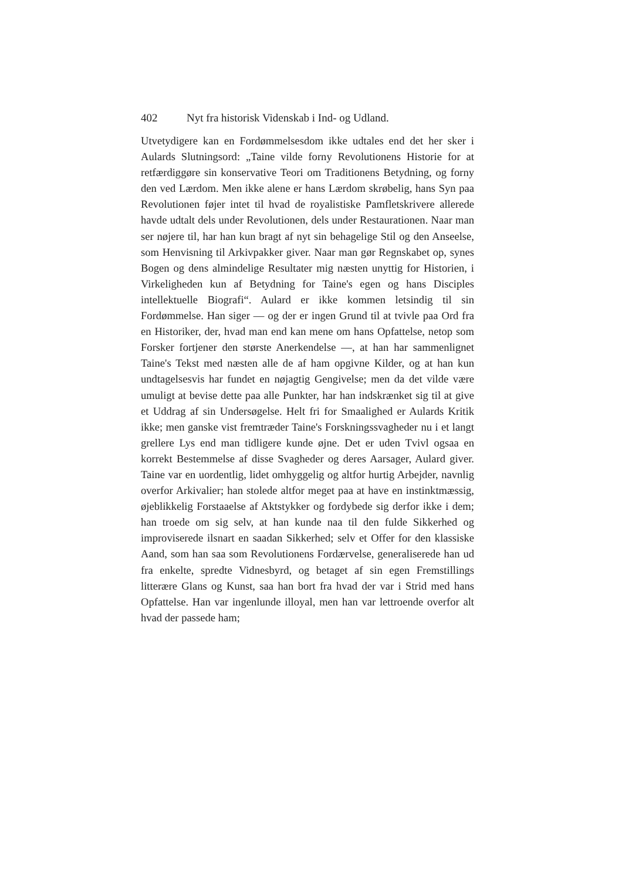402 Nyt fra historisk Videnskab i Ind- og Udland.
Utvetydigere kan en Fordømmelsesdom ikke udtales end det her sker i Aulards Slutningsord: „Taine vilde forny Revolutionens Historie for at retfærdiggøre sin konservative Teori om Traditionens Betydning, og forny den ved Lærdom. Men ikke alene er hans Lærdom skrøbelig, hans Syn paa Revolutionen føjer intet til hvad de royalistiske Pamfletskrivere allerede havde udtalt dels under Revolutionen, dels under Restaurationen. Naar man ser nøjere til, har han kun bragt af nyt sin behagelige Stil og den Anseelse, som Henvisning til Arkivpakker giver. Naar man gør Regnskabet op, synes Bogen og dens almindelige Resultater mig næsten unyttig for Historien, i Virkeligheden kun af Betydning for Taine's egen og hans Disciples intellektuelle Biografi“. Aulard er ikke kommen letsindig til sin Fordømmelse. Han siger — og der er ingen Grund til at tvivle paa Ord fra en Historiker, der, hvad man end kan mene om hans Opfattelse, netop som Forsker fortjener den største Anerkendelse —, at han har sammenlignet Taine's Tekst med næsten alle de af ham opgivne Kilder, og at han kun undtagelsesvis har fundet en nøjagtig Gengivelse; men da det vilde være umuligt at bevise dette paa alle Punkter, har han indskrænket sig til at give et Uddrag af sin Undersøgelse. Helt fri for Smaalighed er Aulards Kritik ikke; men ganske vist fremtræder Taine's Forskningssvagheder nu i et langt grellere Lys end man tidligere kunde øjne. Det er uden Tvivl ogsaa en korrekt Bestemmelse af disse Svagheder og deres Aarsager, Aulard giver. Taine var en uordentlig, lidet omhyggelig og altfor hurtig Arbejder, navnlig overfor Arkivalier; han stolede altfor meget paa at have en instinktmæssig, øjeblikkelig Forstaaelse af Aktstykker og fordybede sig derfor ikke i dem; han troede om sig selv, at han kunde naa til den fulde Sikkerhed og improviserede ilsnart en saadan Sikkerhed; selv et Offer for den klassiske Aand, som han saa som Revolutionens Fordærvelse, generaliserede han ud fra enkelte, spredte Vidnesbyrd, og betaget af sin egen Fremstillings litterære Glans og Kunst, saa han bort fra hvad der var i Strid med hans Opfattelse. Han var ingenlunde illoyal, men han var lettroende overfor alt hvad der passede ham;